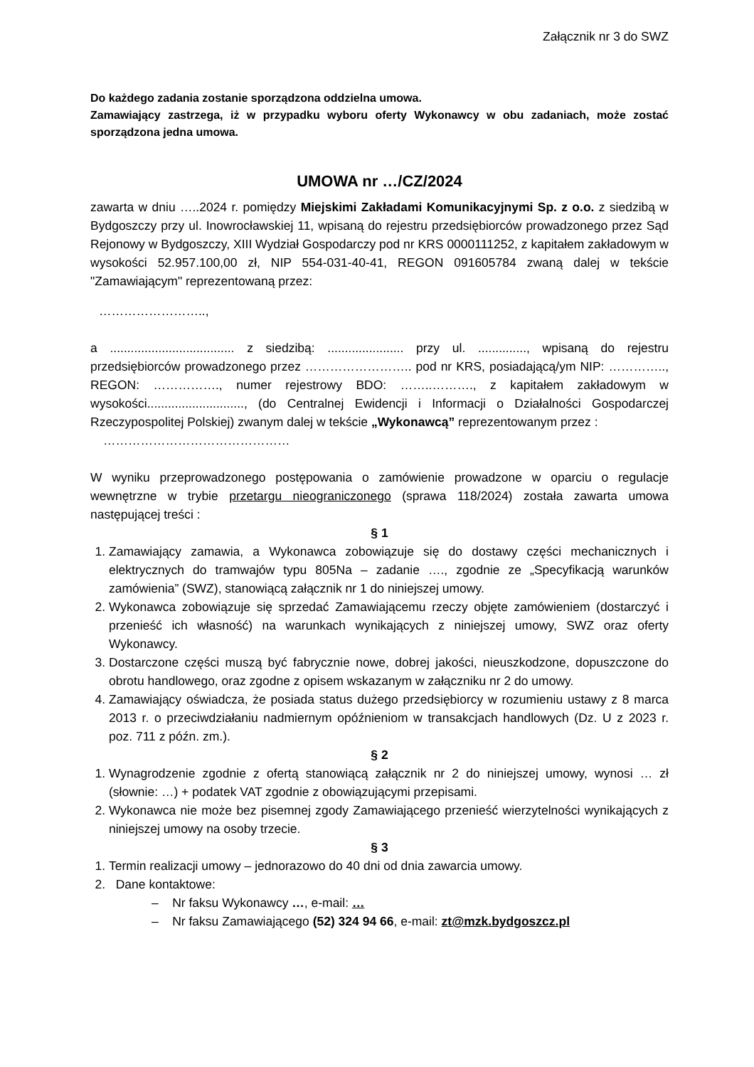Załącznik nr 3 do SWZ
Do każdego zadania zostanie sporządzona oddzielna umowa.
Zamawiający zastrzega, iż w przypadku wyboru oferty Wykonawcy w obu zadaniach, może zostać sporządzona jedna umowa.
UMOWA nr …/CZ/2024
zawarta w dniu …..2024 r. pomiędzy Miejskimi Zakładami Komunikacyjnymi Sp. z o.o. z siedzibą w Bydgoszczy przy ul. Inowrocławskiej 11, wpisaną do rejestru przedsiębiorców prowadzonego przez Sąd Rejonowy w Bydgoszczy, XIII Wydział Gospodarczy pod nr KRS 0000111252, z kapitałem zakładowym w wysokości 52.957.100,00 zł, NIP 554-031-40-41, REGON 091605784 zwaną dalej w tekście "Zamawiającym" reprezentowaną przez:
……………………..,
a .................................... z siedzibą: ...................... przy ul. .............., wpisaną do rejestru przedsiębiorców prowadzonego przez …………………….. pod nr KRS, posiadającą/ym NIP: ………….., REGON: ……………., numer rejestrowy BDO: ……..………., z kapitałem zakładowym w wysokości............................, (do Centralnej Ewidencji i Informacji o Działalności Gospodarczej Rzeczypospolitej Polskiej) zwanym dalej w tekście „Wykonawcą” reprezentowanym przez :
………………………………………
W wyniku przeprowadzonego postępowania o zamówienie prowadzone w oparciu o regulacje wewnętrzne w trybie przetargu nieograniczonego (sprawa 118/2024) została zawarta umowa następującej treści :
§ 1
1. Zamawiający zamawia, a Wykonawca zobowiązuje się do dostawy części mechanicznych i elektrycznych do tramwajów typu 805Na – zadanie …., zgodnie ze „Specyfikacją warunków zamówienia” (SWZ), stanowiącą załącznik nr 1 do niniejszej umowy.
2. Wykonawca zobowiązuje się sprzedać Zamawiającemu rzeczy objęte zamówieniem (dostarczyć i przenieść ich własność) na warunkach wynikających z niniejszej umowy, SWZ oraz oferty Wykonawcy.
3. Dostarczone części muszą być fabrycznie nowe, dobrej jakości, nieuszkodzone, dopuszczone do obrotu handlowego, oraz zgodne z opisem wskazanym w załączniku nr 2 do umowy.
4. Zamawiający oświadcza, że posiada status dużego przedsiębiorcy w rozumieniu ustawy z 8 marca 2013 r. o przeciwdziałaniu nadmiernym opóźnieniom w transakcjach handlowych (Dz. U z 2023 r. poz. 711 z późn. zm.).
§ 2
1. Wynagrodzenie zgodnie z ofertą stanowiącą załącznik nr 2 do niniejszej umowy, wynosi … zł (słownie: …) + podatek VAT zgodnie z obowiązującymi przepisami.
2. Wykonawca nie może bez pisemnej zgody Zamawiającego przenieść wierzytelności wynikających z niniejszej umowy na osoby trzecie.
§ 3
1. Termin realizacji umowy – jednorazowo do 40 dni od dnia zawarcia umowy.
2. Dane kontaktowe:
– Nr faksu Wykonawcy …, e-mail: …
– Nr faksu Zamawiającego (52) 324 94 66, e-mail: zt@mzk.bydgoszcz.pl